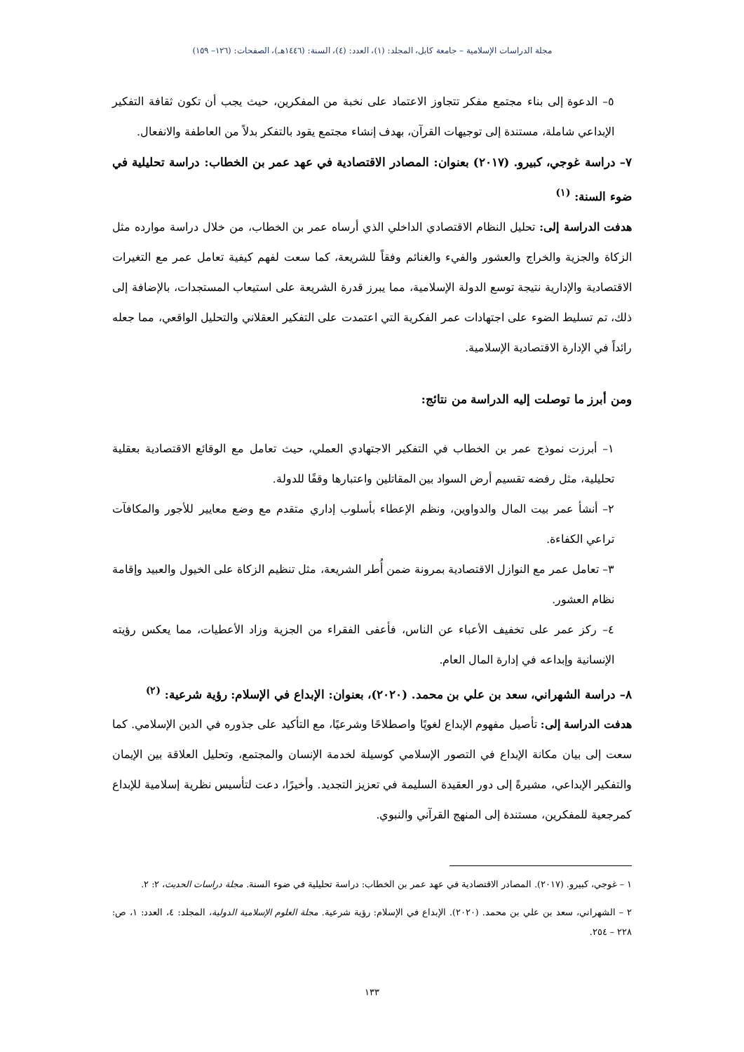مجلة الدراسات الإسلامية – جامعة كابل، المجلد: (١)، العدد: (٤)، السنة: (١٤٤٦هـ)، الصفحات: (١٢٦– ١٥٩)
٥– الدعوة إلى بناء مجتمع مفكر تتجاوز الاعتماد على نخبة من المفكرين، حيث يجب أن تكون ثقافة التفكير الإبداعي شاملة، مستندة إلى توجيهات القرآن، بهدف إنشاء مجتمع يقود بالتفكر بدلاً من العاطفة والانفعال.
٧– دراسة غوجي، كبيرو. (٢٠١٧) بعنوان: المصادر الاقتصادية في عهد عمر بن الخطاب: دراسة تحليلية في ضوء السنة: <sup>(١)</sup>
هدفت الدراسة إلى: تحليل النظام الاقتصادي الداخلي الذي أرساه عمر بن الخطاب، من خلال دراسة موارده مثل الزكاة والجزية والخراج والعشور والفيء والغنائم وفقاً للشريعة، كما سعت لفهم كيفية تعامل عمر مع التغيرات الاقتصادية والإدارية نتيجة توسع الدولة الإسلامية، مما يبرز قدرة الشريعة على استيعاب المستجدات، بالإضافة إلى ذلك، تم تسليط الضوء على اجتهادات عمر الفكرية التي اعتمدت على التفكير العقلاني والتحليل الواقعي، مما جعله رائداً في الإدارة الاقتصادية الإسلامية.
ومن أبرز ما توصلت إليه الدراسة من نتائج:
١– أبرزت نموذج عمر بن الخطاب في التفكير الاجتهادي العملي، حيث تعامل مع الوقائع الاقتصادية بعقلية تحليلية، مثل رفضه تقسيم أرض السواد بين المقاتلين واعتبارها وقفًا للدولة.
٢– أنشأ عمر بيت المال والدواوين، ونظم الإعطاء بأسلوب إداري متقدم مع وضع معايير للأجور والمكافآت تراعي الكفاءة.
٣– تعامل عمر مع النوازل الاقتصادية بمرونة ضمن أُطر الشريعة، مثل تنظيم الزكاة على الخيول والعبيد وإقامة نظام العشور.
٤– ركز عمر على تخفيف الأعباء عن الناس، فأعفى الفقراء من الجزية وزاد الأعطيات، مما يعكس رؤيته الإنسانية وإبداعه في إدارة المال العام.
٨– دراسة الشهراني، سعد بن علي بن محمد. (٢٠٢٠)، بعنوان: الإبداع في الإسلام: رؤية شرعية: <sup>(٢)</sup>
هدفت الدراسة إلى: تأصيل مفهوم الإبداع لغويًا واصطلاحًا وشرعيًا، مع التأكيد على جذوره في الدين الإسلامي. كما سعت إلى بيان مكانة الإبداع في التصور الإسلامي كوسيلة لخدمة الإنسان والمجتمع، وتحليل العلاقة بين الإيمان والتفكير الإبداعي، مشيرةً إلى دور العقيدة السليمة في تعزيز التجديد. وأخيرًا، دعت لتأسيس نظرية إسلامية للإبداع كمرجعية للمفكرين، مستندة إلى المنهج القرآني والنبوي.
١ – غوجي، كبيرو. (٢٠١٧). المصادر الاقتصادية في عهد عمر بن الخطاب: دراسة تحليلية في ضوء السنة. مجلة دراسات الحديث، ٢: ٢.
٢ – الشهراني، سعد بن علي بن محمد. (٢٠٢٠). الإبداع في الإسلام: رؤية شرعية. مجلة العلوم الإسلامية الدولية، المجلد: ٤، العدد: ١، ص: ٢٢٨ – ٢٥٤.
١٣٣